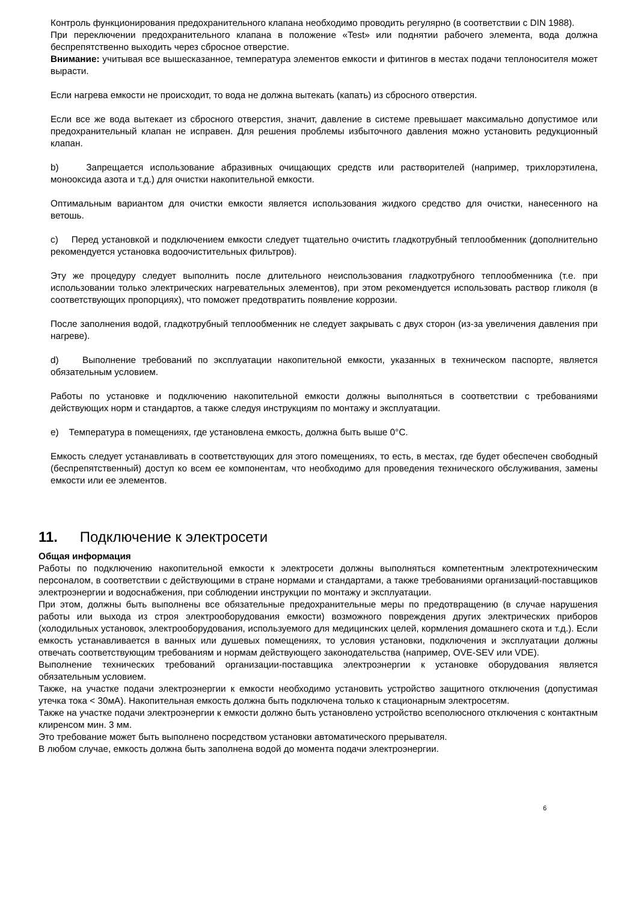Контроль функционирования предохранительного клапана необходимо проводить регулярно (в соответствии с DIN 1988).
При переключении предохранительного клапана в положение «Test» или поднятии рабочего элемента, вода должна беспрепятственно выходить через сбросное отверстие.
Внимание: учитывая все вышесказанное, температура элементов емкости и фитингов в местах подачи теплоносителя может вырасти.
Если нагрева емкости не происходит, то вода не должна вытекать (капать) из сбросного отверстия.
Если все же вода вытекает из сбросного отверстия, значит, давление в системе превышает максимально допустимое или предохранительный клапан не исправен. Для решения проблемы избыточного давления можно установить редукционный клапан.
b) Запрещается использование абразивных очищающих средств или растворителей (например, трихлорэтилена, монооксида азота и т.д.) для очистки накопительной емкости.
Оптимальным вариантом для очистки емкости является использования жидкого средство для очистки, нанесенного на ветошь.
c) Перед установкой и подключением емкости следует тщательно очистить гладкотрубный теплообменник (дополнительно рекомендуется установка водоочистительных фильтров).
Эту же процедуру следует выполнить после длительного неиспользования гладкотрубного теплообменника (т.е. при использовании только электрических нагревательных элементов), при этом рекомендуется использовать раствор гликоля (в соответствующих пропорциях), что поможет предотвратить появление коррозии.
После заполнения водой, гладкотрубный теплообменник не следует закрывать с двух сторон (из-за увеличения давления при нагреве).
d) Выполнение требований по эксплуатации накопительной емкости, указанных в техническом паспорте, является обязательным условием.
Работы по установке и подключению накопительной емкости должны выполняться в соответствии с требованиями действующих норм и стандартов, а также следуя инструкциям по монтажу и эксплуатации.
e) Температура в помещениях, где установлена емкость, должна быть выше 0°C.
Емкость следует устанавливать в соответствующих для этого помещениях, то есть, в местах, где будет обеспечен свободный (беспрепятственный) доступ ко всем ее компонентам, что необходимо для проведения технического обслуживания, замены емкости или ее элементов.
11. Подключение к электросети
Общая информация
Работы по подключению накопительной емкости к электросети должны выполняться компетентным электротехническим персоналом, в соответствии с действующими в стране нормами и стандартами, а также требованиями организаций-поставщиков электроэнергии и водоснабжения, при соблюдении инструкции по монтажу и эксплуатации.
При этом, должны быть выполнены все обязательные предохранительные меры по предотвращению (в случае нарушения работы или выхода из строя электрооборудования емкости) возможного повреждения других электрических приборов (холодильных установок, электрооборудования, используемого для медицинских целей, кормления домашнего скота и т.д.). Если емкость устанавливается в ванных или душевых помещениях, то условия установки, подключения и эксплуатации должны отвечать соответствующим требованиям и нормам действующего законодательства (например, OVE-SEV или VDE).
Выполнение технических требований организации-поставщика электроэнергии к установке оборудования является обязательным условием.
Также, на участке подачи электроэнергии к емкости необходимо установить устройство защитного отключения (допустимая утечка тока < 30мА). Накопительная емкость должна быть подключена только к стационарным электросетям.
Также на участке подачи электроэнергии к емкости должно быть установлено устройство всеполюсного отключения с контактным клиренсом мин. 3 мм.
Это требование может быть выполнено посредством установки автоматического прерывателя.
В любом случае, емкость должна быть заполнена водой до момента подачи электроэнергии.
6